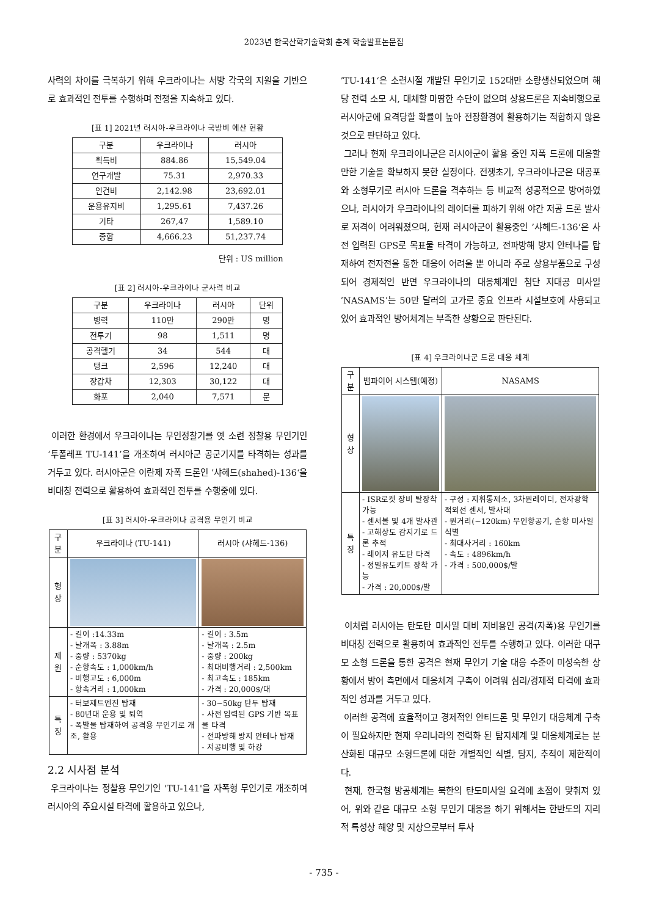2023년 한국산학기술학회 춘계 학술발표논문집
사력의 차이를 극복하기 위해 우크라이나는 서방 각국의 지원을 기반으로 효과적인 전투를 수행하며 전쟁을 지속하고 있다.
[표 1] 2021년 러시아-우크라이나 국방비 예산 현황
| 구분 | 우크라이나 | 러시아 |
| --- | --- | --- |
| 획득비 | 884.86 | 15,549.04 |
| 연구개발 | 75.31 | 2,970.33 |
| 인건비 | 2,142.98 | 23,692.01 |
| 운용유지비 | 1,295.61 | 7,437.26 |
| 기타 | 267,47 | 1,589.10 |
| 종합 | 4,666.23 | 51,237.74 |
단위 : US million
[표 2] 러시아-우크라이나 군사력 비교
| 구분 | 우크라이나 | 러시아 | 단위 |
| --- | --- | --- | --- |
| 병력 | 110만 | 290만 | 명 |
| 전투기 | 98 | 1,511 | 명 |
| 공격헬기 | 34 | 544 | 대 |
| 탱크 | 2,596 | 12,240 | 대 |
| 장갑차 | 12,303 | 30,122 | 대 |
| 화포 | 2,040 | 7,571 | 문 |
이러한 환경에서 우크라이나는 무인정찰기를 옛 소련 정찰용 무인기인 ‘투폴레프 TU-141’을 개조하여 러시아군 공군기지를 타격하는 성과를 거두고 있다. 러시아군은 이란제 자폭 드론인 ’샤헤드(shahed)-136‘을 비대칭 전력으로 활용하여 효과적인 전투를 수행중에 있다.
[표 3] 러시아-우크라이나 공격용 무인기 비교
| 구분 | 우크라이나 (TU-141) | 러시아 (샤헤드-136) |
| --- | --- | --- |
| 형상 | | |
| 제원 | - 길이 :14.33m - 날개폭 : 3.88m - 중량 : 5370kg - 순항속도 : 1,000km/h - 비행고도 : 6,000m - 항속거리 : 1,000km | - 길이 : 3.5m - 날개폭 : 2.5m - 중량 : 200kg - 최대비행거리 : 2,500km - 최고속도 : 185km - 가격 : 20,000$/대 |
| 특징 | - 터보제트엔진 탑재 - 80년대 운용 및 퇴역 - 폭발물 탑재하여 공격용 무인기로 개조, 활용 | - 30~50kg 탄두 탑재 - 사전 입력된 GPS 기반 목표물 타격 - 전파방해 방지 안테나 탑재 - 저공비행 및 하강 |
2.2 시사점 분석
우크라이나는 정찰용 무인기인 'TU-141'을 자폭형 무인기로 개조하여 러시아의 주요시설 타격에 활용하고 있으나,
’TU-141‘은 소련시절 개발된 무인기로 152대만 소량생산되었으며 해당 전력 소모 시, 대체할 마땅한 수단이 없으며 상용드론은 저속비행으로 러시아군에 요격당할 확률이 높아 전장환경에 활용하기는 적합하지 않은 것으로 판단하고 있다.
그러나 현재 우크라이나군은 러시아군이 활용 중인 자폭 드론에 대응할만한 기술을 확보하지 못한 실정이다. 전쟁초기, 우크라이나군은 대공포와 소형무기로 러시아 드론을 격추하는 등 비교적 성공적으로 방어하였으나, 러시아가 우크라이나의 레이더를 피하기 위해 야간 저공 드론 발사로 저격이 어려워졌으며, 현재 러시아군이 활용중인 ’샤헤드-136‘은 사전 입력된 GPS로 목표물 타격이 가능하고, 전파방해 방지 안테나를 탑재하여 전자전을 통한 대응이 어려울 뿐 아니라 주로 상용부품으로 구성되어 경제적인 반면 우크라이나의 대응체계인 첨단 지대공 미사일 ’NASAMS’는 50만 달러의 고가로 중요 인프라 시설보호에 사용되고 있어 효과적인 방어체계는 부족한 상황으로 판단된다.
[표 4] 우크라이나군 드론 대응 체계
| 구분 | 뱀파이어 시스템(예정) | NASAMS |
| --- | --- | --- |
| 형상 | | |
| 특징 | - ISR로켓 장비 탈장착 가능 - 센서볼 및 4개 발사관 - 고해상도 감지기로 드론 추적 - 레이저 유도탄 타격 - 정밀유도키트 장착 가능 - 가격 : 20,000$/발 | - 구성 : 지휘통제소, 3차원레이더, 전자광학 적외선 센서, 발사대 - 원거리(~120km) 무인항공기, 순항 미사일 식별 - 최대사거리 : 160km - 속도 : 4896km/h - 가격 : 500,000$/발 |
이처럼 러시아는 탄도탄 미사일 대비 저비용인 공격(자폭)용 무인기를 비대칭 전력으로 활용하여 효과적인 전투를 수행하고 있다. 이러한 대구모 소형 드론을 통한 공격은 현재 무인기 기술 대응 수준이 미성숙한 상황에서 방어 측면에서 대응체계 구축이 어려워 심리/경제적 타격에 효과적인 성과를 거두고 있다.
이러한 공격에 효율적이고 경제적인 안티드론 및 무인기 대응체계 구축이 필요하지만 현재 우리나라의 전력화 된 탐지체계 및 대응체계로는 분산화된 대규모 소형드론에 대한 개별적인 식별, 탐지, 추적이 제한적이다.
현재, 한국형 방공체계는 북한의 탄도미사일 요격에 초점이 맞춰져 있어, 위와 같은 대규모 소형 무인기 대응을 하기 위해서는 한반도의 지리적 특성상 해양 및 지상으로부터 투사
- 735 -